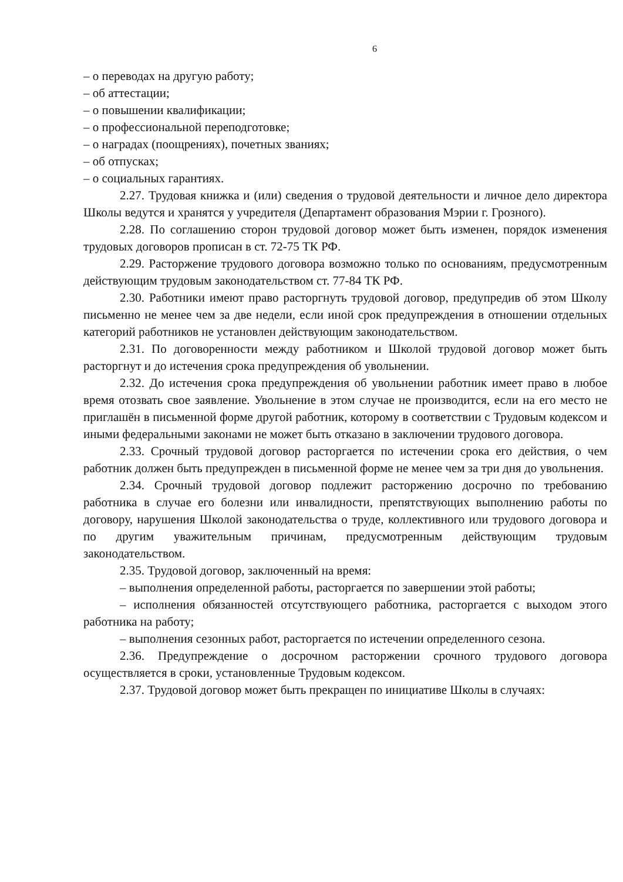6
– о переводах на другую работу;
– об аттестации;
– о повышении квалификации;
– о профессиональной переподготовке;
– о наградах (поощрениях), почетных званиях;
– об отпусках;
– о социальных гарантиях.
2.27. Трудовая книжка и (или) сведения о трудовой деятельности и личное дело директора Школы ведутся и хранятся у учредителя (Департамент образования Мэрии г. Грозного).
2.28. По соглашению сторон трудовой договор может быть изменен, порядок изменения трудовых договоров прописан в ст. 72-75 ТК РФ.
2.29. Расторжение трудового договора возможно только по основаниям, предусмотренным действующим трудовым законодательством ст. 77-84 ТК РФ.
2.30. Работники имеют право расторгнуть трудовой договор, предупредив об этом Школу письменно не менее чем за две недели, если иной срок предупреждения в отношении отдельных категорий работников не установлен действующим законодательством.
2.31. По договоренности между работником и Школой трудовой договор может быть расторгнут и до истечения срока предупреждения об увольнении.
2.32. До истечения срока предупреждения об увольнении работник имеет право в любое время отозвать свое заявление. Увольнение в этом случае не производится, если на его место не приглашён в письменной форме другой работник, которому в соответствии с Трудовым кодексом и иными федеральными законами не может быть отказано в заключении трудового договора.
2.33. Срочный трудовой договор расторгается по истечении срока его действия, о чем работник должен быть предупрежден в письменной форме не менее чем за три дня до увольнения.
2.34. Срочный трудовой договор подлежит расторжению досрочно по требованию работника в случае его болезни или инвалидности, препятствующих выполнению работы по договору, нарушения Школой законодательства о труде, коллективного или трудового договора и по другим уважительным причинам, предусмотренным действующим трудовым законодательством.
2.35. Трудовой договор, заключенный на время:
– выполнения определенной работы, расторгается по завершении этой работы;
– исполнения обязанностей отсутствующего работника, расторгается с выходом этого работника на работу;
– выполнения сезонных работ, расторгается по истечении определенного сезона.
2.36. Предупреждение о досрочном расторжении срочного трудового договора осуществляется в сроки, установленные Трудовым кодексом.
2.37. Трудовой договор может быть прекращен по инициативе Школы в случаях: